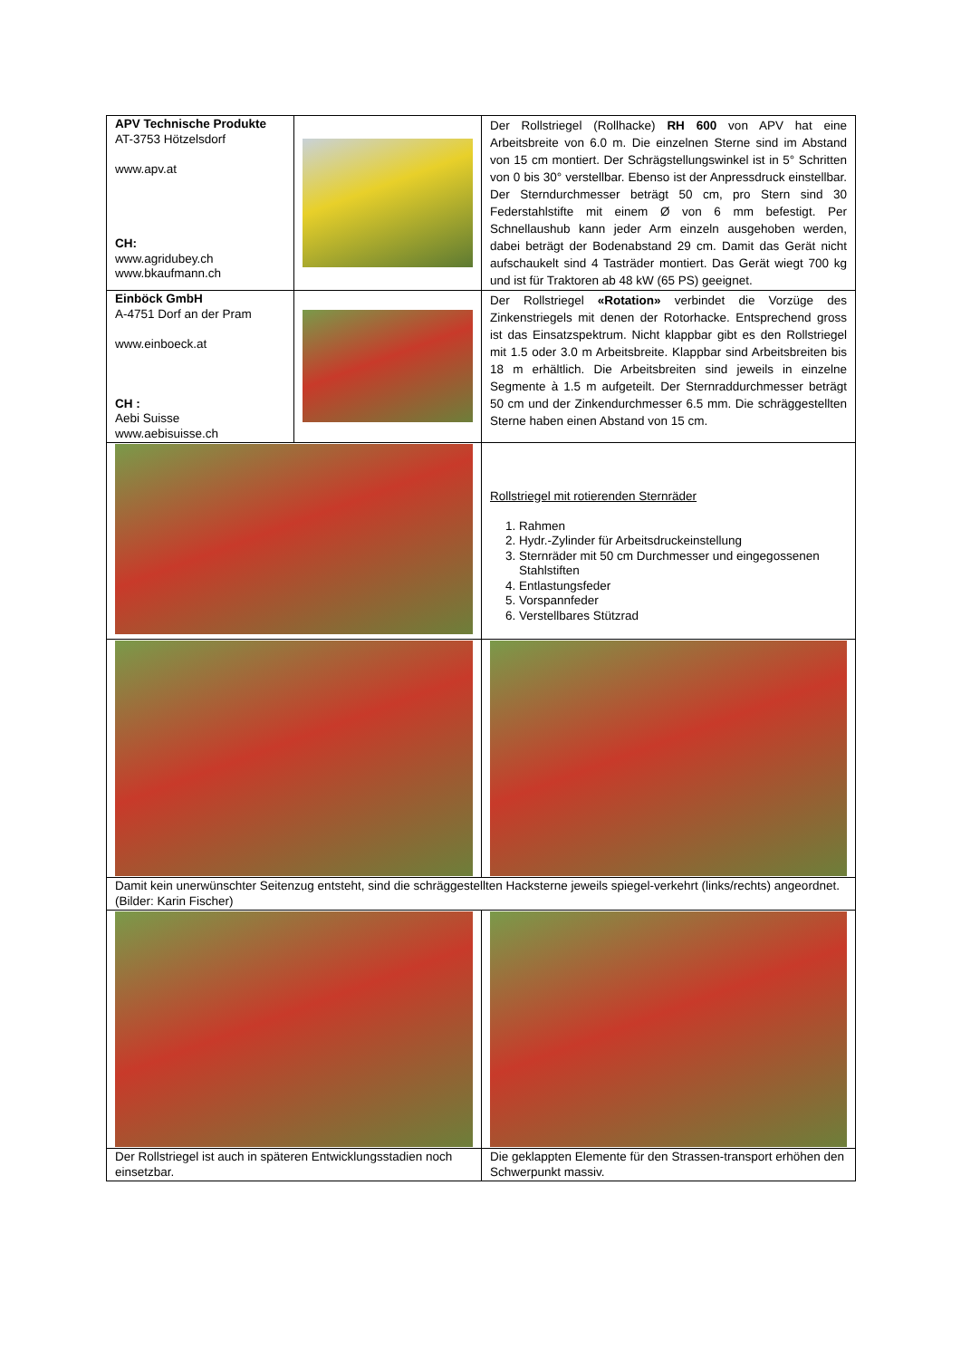| APV Technische Produkte AT-3753 Hötzelsdorf www.apv.at CH: www.agridubey.ch www.bkaufmann.ch | | Der Rollstriegel (Rollhacke) RH 600 von APV hat eine Arbeitsbreite von 6.0 m. Die einzelnen Sterne sind im Abstand von 15 cm montiert. Der Schrägstellungswinkel ist in 5° Schritten von 0 bis 30° verstellbar. Ebenso ist der Anpressdruck einstellbar. Der Sterndurchmesser beträgt 50 cm, pro Stern sind 30 Federstahlstifte mit einem Ø von 6 mm befestigt. Per Schnellaushub kann jeder Arm einzeln ausgehoben werden, dabei beträgt der Bodenabstand 29 cm. Damit das Gerät nicht aufschaukelt sind 4 Tasträder montiert. Das Gerät wiegt 700 kg und ist für Traktoren ab 48 kW (65 PS) geeignet. |
| Einböck GmbH A-4751 Dorf an der Pram www.einboeck.at CH : Aebi Suisse www.aebisuisse.ch | | Der Rollstriegel «Rotation» verbindet die Vorzüge des Zinkenstriegels mit denen der Rotorhacke. Entsprechend gross ist das Einsatzspektrum. Nicht klappbar gibt es den Rollstriegel mit 1.5 oder 3.0 m Arbeitsbreite. Klappbar sind Arbeitsbreiten bis 18 m erhältlich. Die Arbeitsbreiten sind jeweils in einzelne Segmente à 1.5 m aufgeteilt. Der Sternraddurchmesser beträgt 50 cm und der Zinkendurchmesser 6.5 mm. Die schräggestellten Sterne haben einen Abstand von 15 cm. |
| | | Rollstriegel mit rotierenden Sternräder 1. Rahmen 2. Hydr.-Zylinder für Arbeitsdruckeinstellung 3. Sternräder mit 50 cm Durchmesser und eingegossenen Stahlstiften 4. Entlastungsfeder 5. Vorspannfeder 6. Verstellbares Stützrad |
| Damit kein unerwünschter Seitenzug entsteht, sind die schräggestellten Hacksterne jeweils spiegel-verkehrt (links/rechts) angeordnet. (Bilder: Karin Fischer) | | |
| Der Rollstriegel ist auch in späteren Entwicklungsstadien noch einsetzbar. | | Die geklappten Elemente für den Strassen-transport erhöhen den Schwerpunkt massiv. |